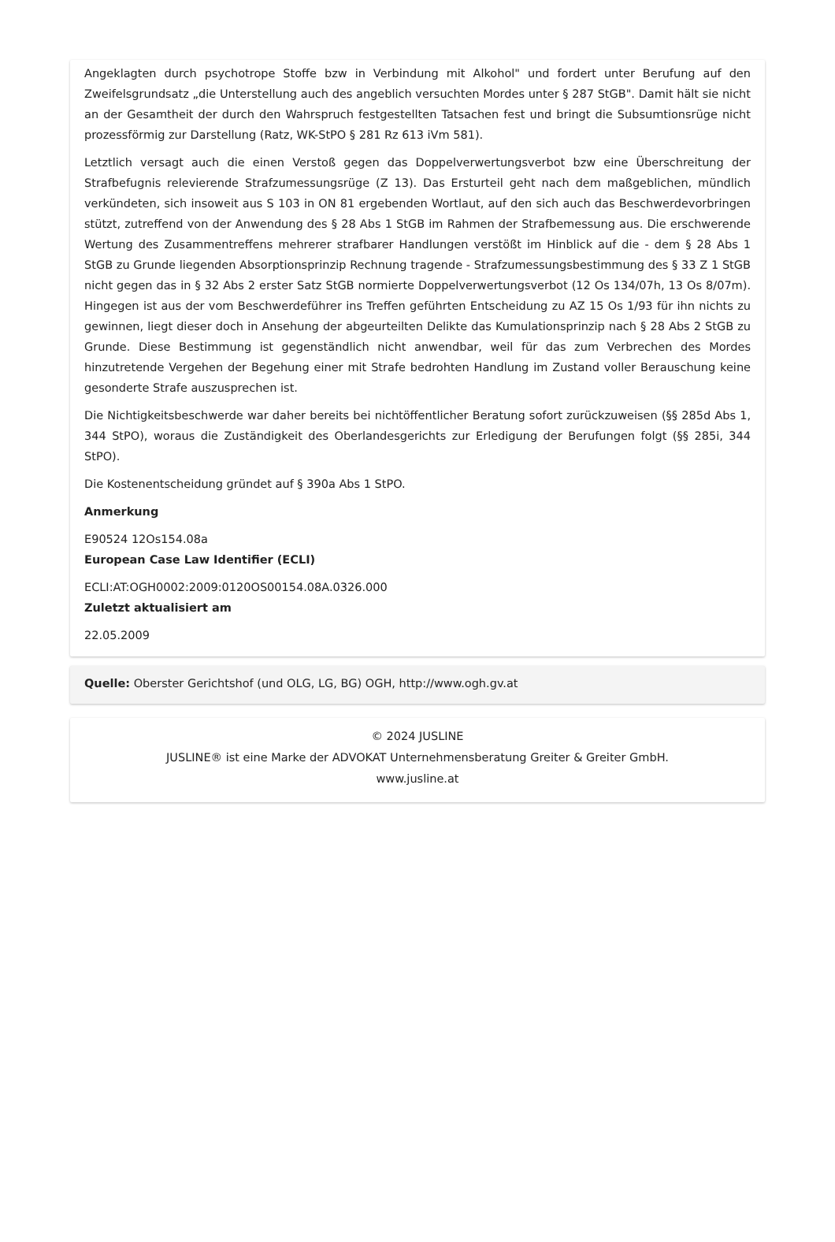Angeklagten durch psychotrope Stoffe bzw in Verbindung mit Alkohol" und fordert unter Berufung auf den Zweifelsgrundsatz „die Unterstellung auch des angeblich versuchten Mordes unter § 287 StGB". Damit hält sie nicht an der Gesamtheit der durch den Wahrspruch festgestellten Tatsachen fest und bringt die Subsumtionsrüge nicht prozessförmig zur Darstellung (Ratz, WK-StPO § 281 Rz 613 iVm 581).
Letztlich versagt auch die einen Verstoß gegen das Doppelverwertungsverbot bzw eine Überschreitung der Strafbefugnis relevierende Strafzumessungsrüge (Z 13). Das Ersturteil geht nach dem maßgeblichen, mündlich verkündeten, sich insoweit aus S 103 in ON 81 ergebenden Wortlaut, auf den sich auch das Beschwerdevorbringen stützt, zutreffend von der Anwendung des § 28 Abs 1 StGB im Rahmen der Strafbemessung aus. Die erschwerende Wertung des Zusammentreffens mehrerer strafbarer Handlungen verstößt im Hinblick auf die - dem § 28 Abs 1 StGB zu Grunde liegenden Absorptionsprinzip Rechnung tragende - Strafzumessungsbestimmung des § 33 Z 1 StGB nicht gegen das in § 32 Abs 2 erster Satz StGB normierte Doppelverwertungsverbot (12 Os 134/07h, 13 Os 8/07m). Hingegen ist aus der vom Beschwerdeführer ins Treffen geführten Entscheidung zu AZ 15 Os 1/93 für ihn nichts zu gewinnen, liegt dieser doch in Ansehung der abgeurteilten Delikte das Kumulationsprinzip nach § 28 Abs 2 StGB zu Grunde. Diese Bestimmung ist gegenständlich nicht anwendbar, weil für das zum Verbrechen des Mordes hinzutretende Vergehen der Begehung einer mit Strafe bedrohten Handlung im Zustand voller Berauschung keine gesonderte Strafe auszusprechen ist.
Die Nichtigkeitsbeschwerde war daher bereits bei nichtöffentlicher Beratung sofort zurückzuweisen (§§ 285d Abs 1, 344 StPO), woraus die Zuständigkeit des Oberlandesgerichts zur Erledigung der Berufungen folgt (§§ 285i, 344 StPO).
Die Kostenentscheidung gründet auf § 390a Abs 1 StPO.
Anmerkung
E90524 12Os154.08a
European Case Law Identifier (ECLI)
ECLI:AT:OGH0002:2009:0120OS00154.08A.0326.000
Zuletzt aktualisiert am
22.05.2009
Quelle: Oberster Gerichtshof (und OLG, LG, BG) OGH, http://www.ogh.gv.at
© 2024 JUSLINE
JUSLINE® ist eine Marke der ADVOKAT Unternehmensberatung Greiter & Greiter GmbH.
www.jusline.at